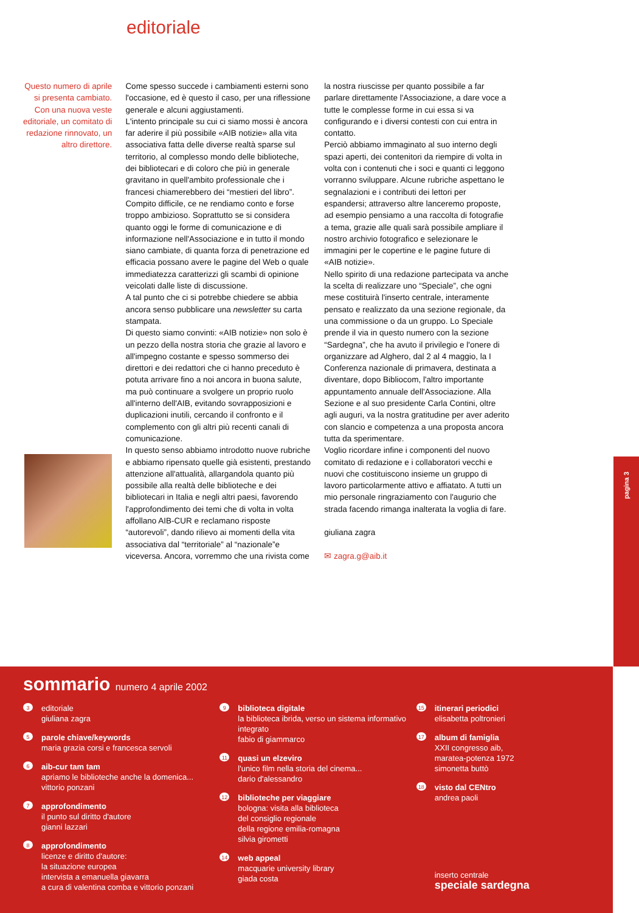editoriale
Questo numero di aprile si presenta cambiato. Con una nuova veste editoriale, un comitato di redazione rinnovato, un altro direttore.
Come spesso succede i cambiamenti esterni sono l'occasione, ed è questo il caso, per una riflessione generale e alcuni aggiustamenti.
L'intento principale su cui ci siamo mossi è ancora far aderire il più possibile «AIB notizie» alla vita associativa fatta delle diverse realtà sparse sul territorio, al complesso mondo delle biblioteche, dei bibliotecari e di coloro che più in generale gravitano in quell'ambito professionale che i francesi chiamerebbero dei “mestieri del libro”. Compito difficile, ce ne rendiamo conto e forse troppo ambizioso. Soprattutto se si considera quanto oggi le forme di comunicazione e di informazione nell'Associazione e in tutto il mondo siano cambiate, di quanta forza di penetrazione ed efficacia possano avere le pagine del Web o quale immediatezza caratterizzi gli scambi di opinione veicolati dalle liste di discussione.
A tal punto che ci si potrebbe chiedere se abbia ancora senso pubblicare una newsletter su carta stampata.
Di questo siamo convinti: «AIB notizie» non solo è un pezzo della nostra storia che grazie al lavoro e all'impegno costante e spesso sommerso dei direttori e dei redattori che ci hanno preceduto è potuta arrivare fino a noi ancora in buona salute, ma può continuare a svolgere un proprio ruolo all'interno dell'AIB, evitando sovrapposizioni e duplicazioni inutili, cercando il confronto e il complemento con gli altri più recenti canali di comunicazione.
In questo senso abbiamo introdotto nuove rubriche e abbiamo ripensato quelle già esistenti, prestando attenzione all'attualità, allargandola quanto più possibile alla realtà delle biblioteche e dei bibliotecari in Italia e negli altri paesi, favorendo l'approfondimento dei temi che di volta in volta affollano AIB-CUR e reclamano risposte “autorevoli”, dando rilievo ai momenti della vita associativa dal “territoriale” al “nazionale”e viceversa. Ancora, vorremmo che una rivista come
la nostra riuscisse per quanto possibile a far parlare direttamente l'Associazione, a dare voce a tutte le complesse forme in cui essa si va configurando e i diversi contesti con cui entra in contatto.
Perciò abbiamo immaginato al suo interno degli spazi aperti, dei contenitori da riempire di volta in volta con i contenuti che i soci e quanti ci leggono vorranno sviluppare. Alcune rubriche aspettano le segnalazioni e i contributi dei lettori per espandersi; attraverso altre lanceremo proposte, ad esempio pensiamo a una raccolta di fotografie a tema, grazie alle quali sarà possibile ampliare il nostro archivio fotografico e selezionare le immagini per le copertine e le pagine future di «AIB notizie».
Nello spirito di una redazione partecipata va anche la scelta di realizzare uno “Speciale”, che ogni mese costituirà l'inserto centrale, interamente pensato e realizzato da una sezione regionale, da una commissione o da un gruppo. Lo Speciale prende il via in questo numero con la sezione “Sardegna”, che ha avuto il privilegio e l'onere di organizzare ad Alghero, dal 2 al 4 maggio, la I Conferenza nazionale di primavera, destinata a diventare, dopo Bibliocom, l'altro importante appuntamento annuale dell'Associazione. Alla Sezione e al suo presidente Carla Contini, oltre agli auguri, va la nostra gratitudine per aver aderito con slancio e competenza a una proposta ancora tutta da sperimentare.
Voglio ricordare infine i componenti del nuovo comitato di redazione e i collaboratori vecchi e nuovi che costituiscono insieme un gruppo di lavoro particolarmente attivo e affiatato. A tutti un mio personale ringraziamento con l'augurio che strada facendo rimanga inalterata la voglia di fare.
giuliana zagra
✉ zagra.g@aib.it
pagina 3
sommario numero 4 aprile 2002
3
editoriale
giuliana zagra
5
parole chiave/keywords
maria grazia corsi e francesca servoli
6
aib-cur tam tam
apriamo le biblioteche anche la domenica...
vittorio ponzani
7
approfondimento
il punto sul diritto d'autore
gianni lazzari
8
approfondimento
licenze e diritto d'autore:
la situazione europea
intervista a emanuella giavarra
a cura di valentina comba e vittorio ponzani
9
biblioteca digitale
la biblioteca ibrida, verso un sistema informativo integrato
fabio di giammarco
11
quasi un elzeviro
l'unico film nella storia del cinema...
dario d'alessandro
12
biblioteche per viaggiare
bologna: visita alla biblioteca
del consiglio regionale
della regione emilia-romagna
silvia girometti
14
web appeal
macquarie university library
giada costa
15
itinerari periodici
elisabetta poltronieri
17
album di famiglia
XXII congresso aib,
maratea-potenza 1972
simonetta buttò
18
visto dal CENtro
andrea paoli
inserto centrale
speciale sardegna